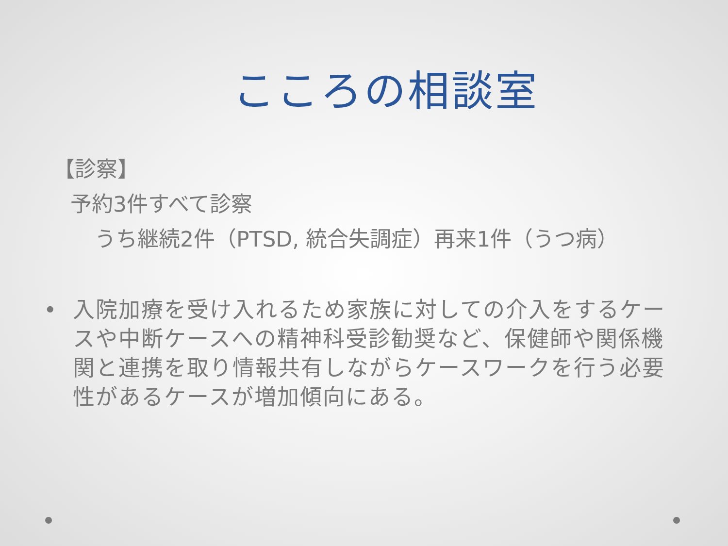こころの相談室
【診察】
予約3件すべて診察
うち継続2件（PTSD, 統合失調症）再来1件（うつ病）
• 入院加療を受け入れるため家族に対しての介入をするケースや中断ケースへの精神科受診勧奨など、保健師や関係機関と連携を取り情報共有しながらケースワークを行う必要性があるケースが増加傾向にある。